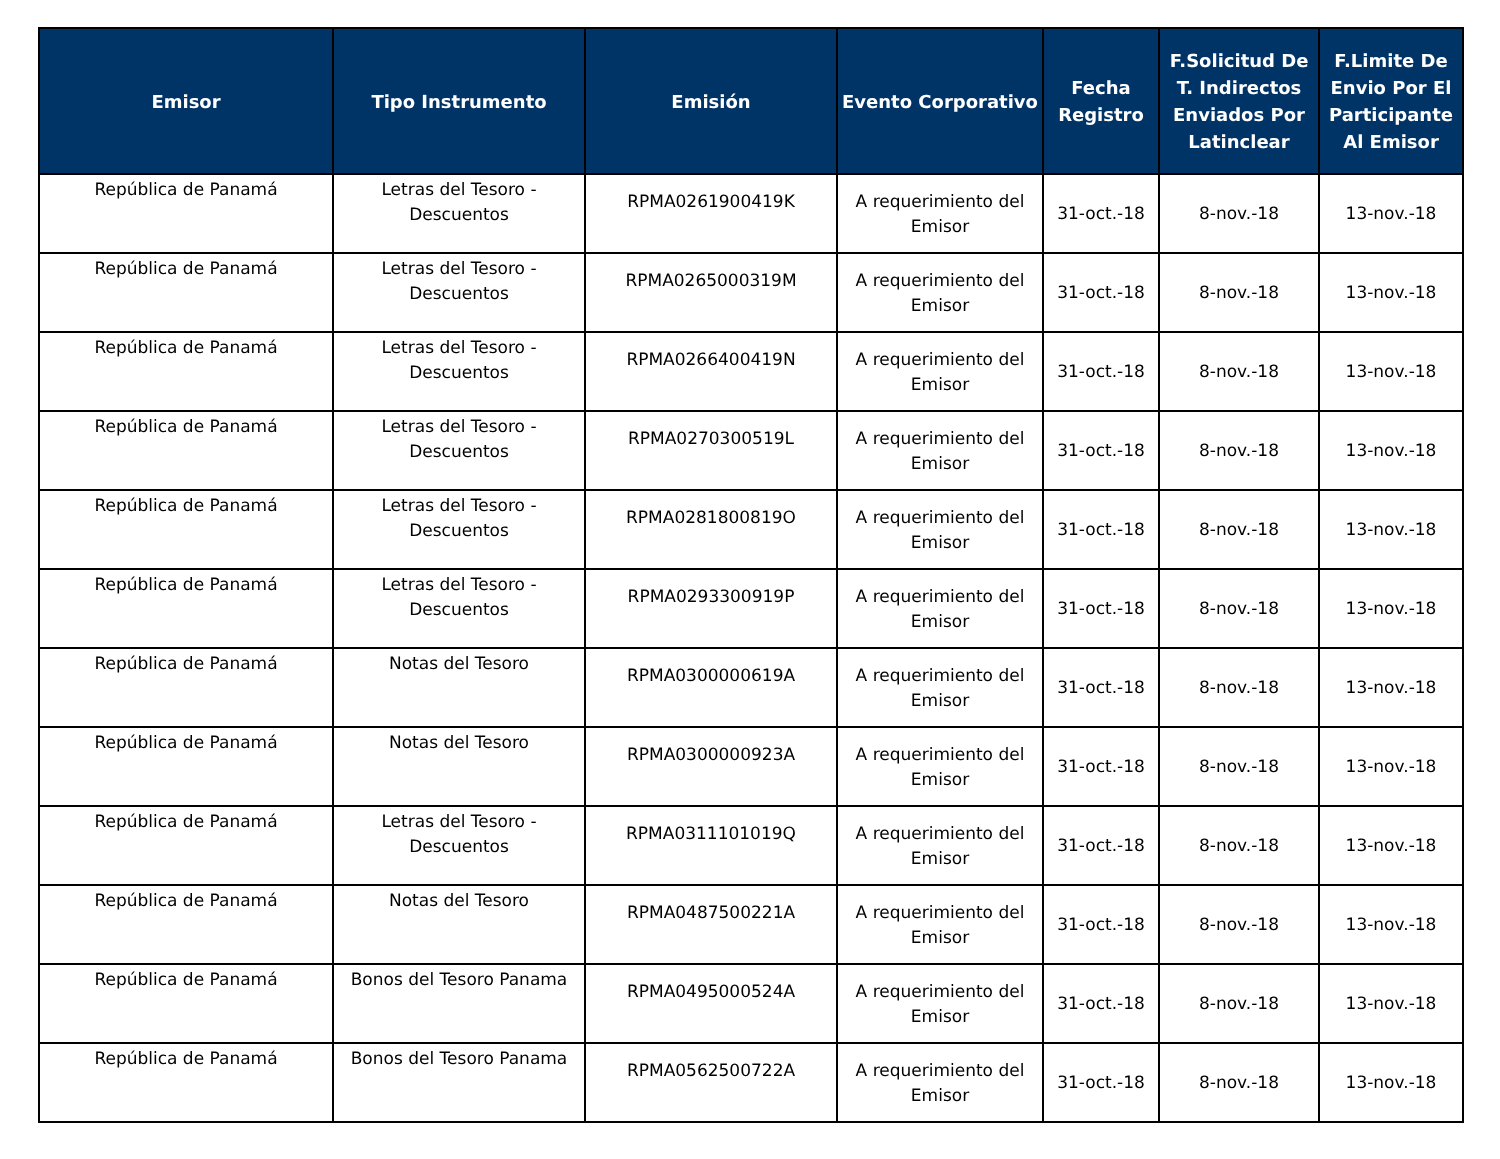| Emisor | Tipo Instrumento | Emisión | Evento Corporativo | Fecha Registro | F.Solicitud De T. Indirectos Enviados Por Latinclear | F.Limite De Envio Por El Participante Al Emisor |
| --- | --- | --- | --- | --- | --- | --- |
| República de Panamá | Letras del Tesoro - Descuentos | RPMA0261900419K | A requerimiento del Emisor | 31-oct.-18 | 8-nov.-18 | 13-nov.-18 |
| República de Panamá | Letras del Tesoro - Descuentos | RPMA0265000319M | A requerimiento del Emisor | 31-oct.-18 | 8-nov.-18 | 13-nov.-18 |
| República de Panamá | Letras del Tesoro - Descuentos | RPMA0266400419N | A requerimiento del Emisor | 31-oct.-18 | 8-nov.-18 | 13-nov.-18 |
| República de Panamá | Letras del Tesoro - Descuentos | RPMA0270300519L | A requerimiento del Emisor | 31-oct.-18 | 8-nov.-18 | 13-nov.-18 |
| República de Panamá | Letras del Tesoro - Descuentos | RPMA0281800819O | A requerimiento del Emisor | 31-oct.-18 | 8-nov.-18 | 13-nov.-18 |
| República de Panamá | Letras del Tesoro - Descuentos | RPMA0293300919P | A requerimiento del Emisor | 31-oct.-18 | 8-nov.-18 | 13-nov.-18 |
| República de Panamá | Notas del Tesoro | RPMA0300000619A | A requerimiento del Emisor | 31-oct.-18 | 8-nov.-18 | 13-nov.-18 |
| República de Panamá | Notas del Tesoro | RPMA0300000923A | A requerimiento del Emisor | 31-oct.-18 | 8-nov.-18 | 13-nov.-18 |
| República de Panamá | Letras del Tesoro - Descuentos | RPMA0311101019Q | A requerimiento del Emisor | 31-oct.-18 | 8-nov.-18 | 13-nov.-18 |
| República de Panamá | Notas del Tesoro | RPMA0487500221A | A requerimiento del Emisor | 31-oct.-18 | 8-nov.-18 | 13-nov.-18 |
| República de Panamá | Bonos del Tesoro Panama | RPMA0495000524A | A requerimiento del Emisor | 31-oct.-18 | 8-nov.-18 | 13-nov.-18 |
| República de Panamá | Bonos del Tesoro Panama | RPMA0562500722A | A requerimiento del Emisor | 31-oct.-18 | 8-nov.-18 | 13-nov.-18 |